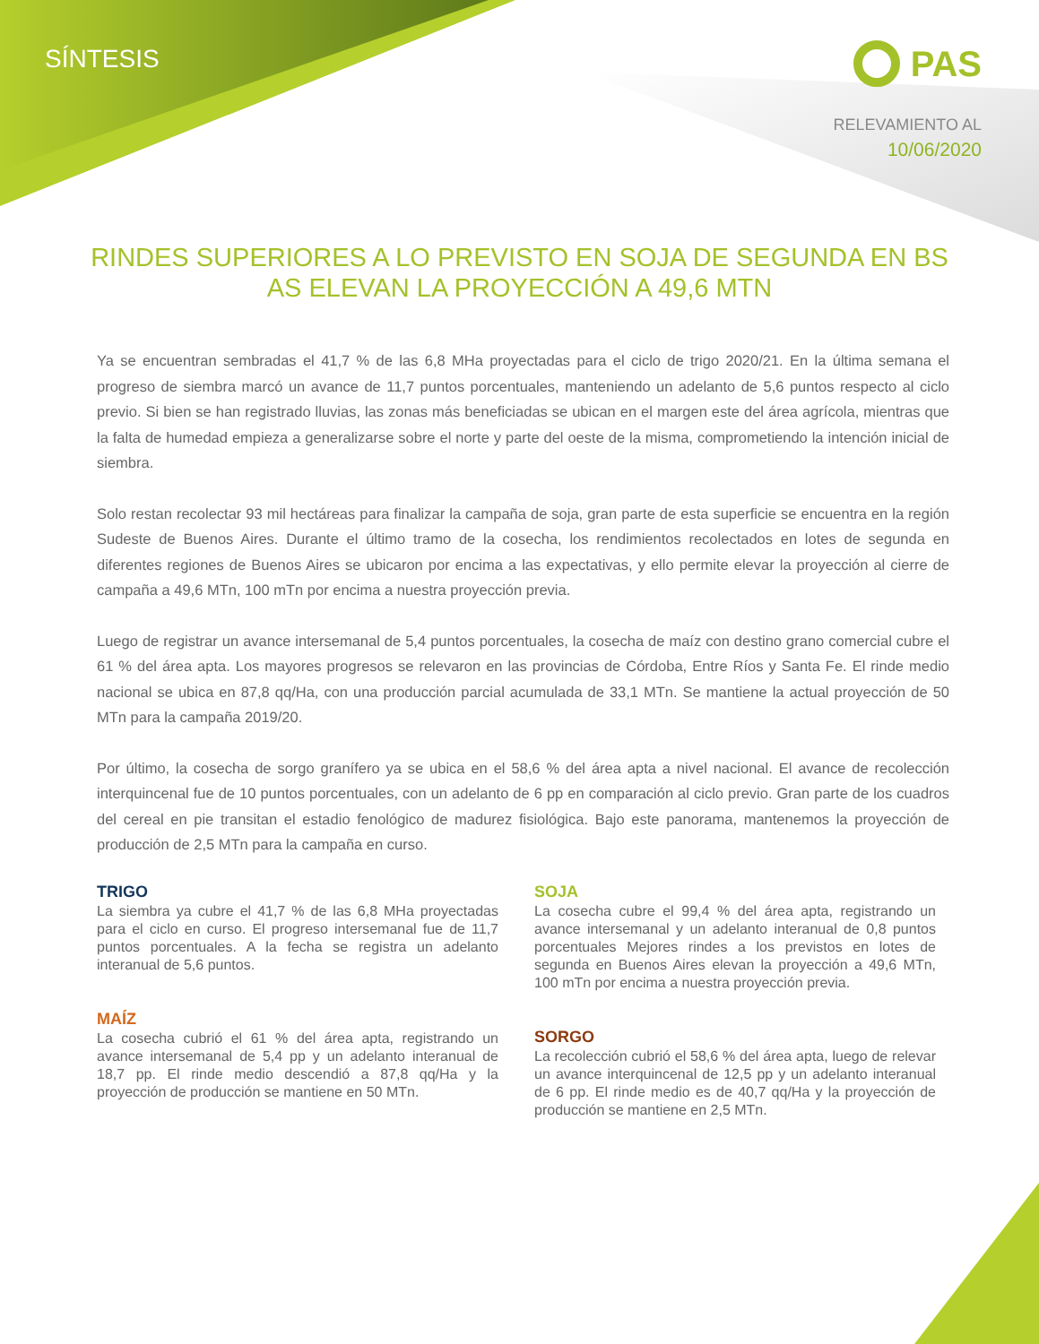SÍNTESIS PAS
RELEVAMIENTO AL
10/06/2020
RINDES SUPERIORES A LO PREVISTO EN SOJA DE SEGUNDA EN BS AS ELEVAN LA PROYECCIÓN A 49,6 MTN
Ya se encuentran sembradas el 41,7 % de las 6,8 MHa proyectadas para el ciclo de trigo 2020/21. En la última semana el progreso de siembra marcó un avance de 11,7 puntos porcentuales, manteniendo un adelanto de 5,6 puntos respecto al ciclo previo. Si bien se han registrado lluvias, las zonas más beneficiadas se ubican en el margen este del área agrícola, mientras que la falta de humedad empieza a generalizarse sobre el norte y parte del oeste de la misma, comprometiendo la intención inicial de siembra.
Solo restan recolectar 93 mil hectáreas para finalizar la campaña de soja, gran parte de esta superficie se encuentra en la región Sudeste de Buenos Aires. Durante el último tramo de la cosecha, los rendimientos recolectados en lotes de segunda en diferentes regiones de Buenos Aires se ubicaron por encima a las expectativas, y ello permite elevar la proyección al cierre de campaña a 49,6 MTn, 100 mTn por encima a nuestra proyección previa.
Luego de registrar un avance intersemanal de 5,4 puntos porcentuales, la cosecha de maíz con destino grano comercial cubre el 61 % del área apta. Los mayores progresos se relevaron en las provincias de Córdoba, Entre Ríos y Santa Fe. El rinde medio nacional se ubica en 87,8 qq/Ha, con una producción parcial acumulada de 33,1 MTn. Se mantiene la actual proyección de 50 MTn para la campaña 2019/20.
Por último, la cosecha de sorgo granífero ya se ubica en el 58,6 % del área apta a nivel nacional. El avance de recolección interquincenal fue de 10 puntos porcentuales, con un adelanto de 6 pp en comparación al ciclo previo. Gran parte de los cuadros del cereal en pie transitan el estadio fenológico de madurez fisiológica. Bajo este panorama, mantenemos la proyección de producción de 2,5 MTn para la campaña en curso.
TRIGO
La siembra ya cubre el 41,7 % de las 6,8 MHa proyectadas para el ciclo en curso. El progreso intersemanal fue de 11,7 puntos porcentuales. A la fecha se registra un adelanto interanual de 5,6 puntos.
MAÍZ
La cosecha cubrió el 61 % del área apta, registrando un avance intersemanal de 5,4 pp y un adelanto interanual de 18,7 pp. El rinde medio descendió a 87,8 qq/Ha y la proyección de producción se mantiene en 50 MTn.
SOJA
La cosecha cubre el 99,4 % del área apta, registrando un avance intersemanal y un adelanto interanual de 0,8 puntos porcentuales Mejores rindes a los previstos en lotes de segunda en Buenos Aires elevan la proyección a 49,6 MTn, 100 mTn por encima a nuestra proyección previa.
SORGO
La recolección cubrió el 58,6 % del área apta, luego de relevar un avance interquincenal de 12,5 pp y un adelanto interanual de 6 pp. El rinde medio es de 40,7 qq/Ha y la proyección de producción se mantiene en 2,5 MTn.